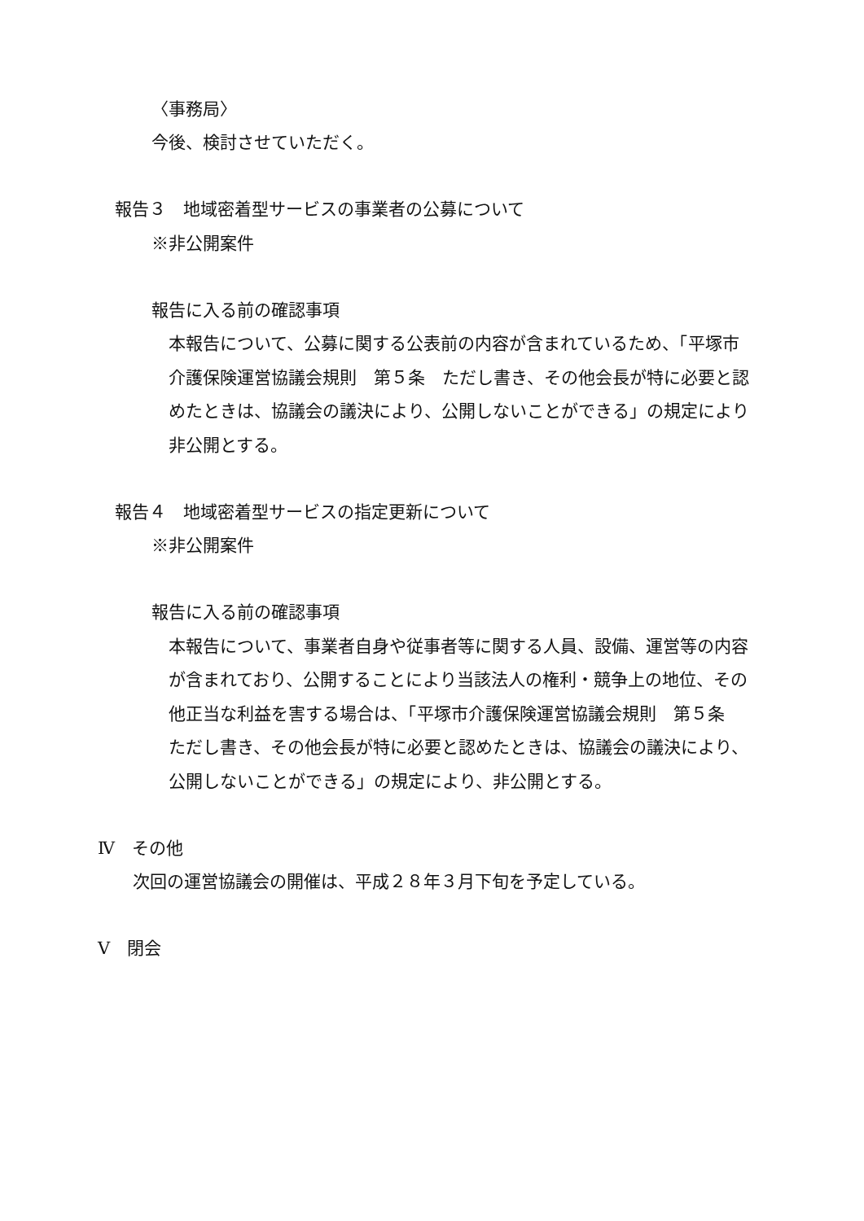〈事務局〉
今後、検討させていただく。
報告３　地域密着型サービスの事業者の公募について
※非公開案件
報告に入る前の確認事項
本報告について、公募に関する公表前の内容が含まれているため、「平塚市
介護保険運営協議会規則　第５条　ただし書き、その他会長が特に必要と認
めたときは、協議会の議決により、公開しないことができる」の規定により
非公開とする。
報告４　地域密着型サービスの指定更新について
※非公開案件
報告に入る前の確認事項
本報告について、事業者自身や従事者等に関する人員、設備、運営等の内容
が含まれており、公開することにより当該法人の権利・競争上の地位、その
他正当な利益を害する場合は、「平塚市介護保険運営協議会規則　第５条
ただし書き、その他会長が特に必要と認めたときは、協議会の議決により、
公開しないことができる」の規定により、非公開とする。
Ⅳ　その他
次回の運営協議会の開催は、平成２８年３月下旬を予定している。
Ⅴ　閉会